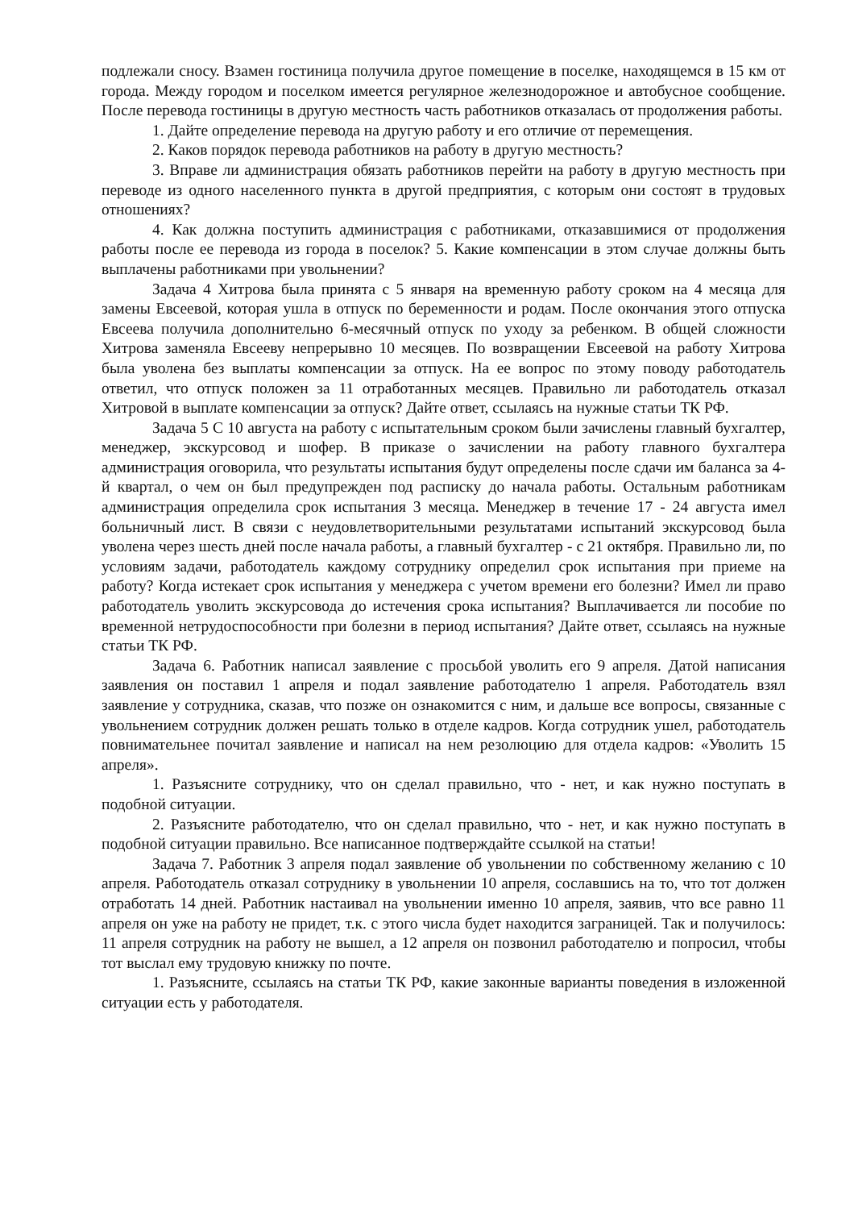подлежали сносу. Взамен гостиница получила другое помещение в поселке, находящемся в 15 км от города. Между городом и поселком имеется регулярное железнодорожное и автобусное сообщение. После перевода гостиницы в другую местность часть работников отказалась от продолжения работы.
1. Дайте определение перевода на другую работу и его отличие от перемещения.
2. Каков порядок перевода работников на работу в другую местность?
3. Вправе ли администрация обязать работников перейти на работу в другую местность при переводе из одного населенного пункта в другой предприятия, с которым они состоят в трудовых отношениях?
4. Как должна поступить администрация с работниками, отказавшимися от продолжения работы после ее перевода из города в поселок? 5. Какие компенсации в этом случае должны быть выплачены работниками при увольнении?
Задача 4 Хитрова была принята с 5 января на временную работу сроком на 4 месяца для замены Евсеевой, которая ушла в отпуск по беременности и родам. После окончания этого отпуска Евсеева получила дополнительно 6-месячный отпуск по уходу за ребенком. В общей сложности Хитрова заменяла Евсееву непрерывно 10 месяцев. По возвращении Евсеевой на работу Хитрова была уволена без выплаты компенсации за отпуск. На ее вопрос по этому поводу работодатель ответил, что отпуск положен за 11 отработанных месяцев. Правильно ли работодатель отказал Хитровой в выплате компенсации за отпуск? Дайте ответ, ссылаясь на нужные статьи ТК РФ.
Задача 5 С 10 августа на работу с испытательным сроком были зачислены главный бухгалтер, менеджер, экскурсовод и шофер. В приказе о зачислении на работу главного бухгалтера администрация оговорила, что результаты испытания будут определены после сдачи им баланса за 4-й квартал, о чем он был предупрежден под расписку до начала работы. Остальным работникам администрация определила срок испытания 3 месяца. Менеджер в течение 17 - 24 августа имел больничный лист. В связи с неудовлетворительными результатами испытаний экскурсовод была уволена через шесть дней после начала работы, а главный бухгалтер - с 21 октября. Правильно ли, по условиям задачи, работодатель каждому сотруднику определил срок испытания при приеме на работу? Когда истекает срок испытания у менеджера с учетом времени его болезни? Имел ли право работодатель уволить экскурсовода до истечения срока испытания? Выплачивается ли пособие по временной нетрудоспособности при болезни в период испытания? Дайте ответ, ссылаясь на нужные статьи ТК РФ.
Задача 6. Работник написал заявление с просьбой уволить его 9 апреля. Датой написания заявления он поставил 1 апреля и подал заявление работодателю 1 апреля. Работодатель взял заявление у сотрудника, сказав, что позже он ознакомится с ним, и дальше все вопросы, связанные с увольнением сотрудник должен решать только в отделе кадров. Когда сотрудник ушел, работодатель повнимательнее почитал заявление и написал на нем резолюцию для отдела кадров: «Уволить 15 апреля».
1. Разъясните сотруднику, что он сделал правильно, что - нет, и как нужно поступать в подобной ситуации.
2. Разъясните работодателю, что он сделал правильно, что - нет, и как нужно поступать в подобной ситуации правильно. Все написанное подтверждайте ссылкой на статьи!
Задача 7. Работник 3 апреля подал заявление об увольнении по собственному желанию с 10 апреля. Работодатель отказал сотруднику в увольнении 10 апреля, сославшись на то, что тот должен отработать 14 дней. Работник настаивал на увольнении именно 10 апреля, заявив, что все равно 11 апреля он уже на работу не придет, т.к. с этого числа будет находится заграницей. Так и получилось: 11 апреля сотрудник на работу не вышел, а 12 апреля он позвонил работодателю и попросил, чтобы тот выслал ему трудовую книжку по почте.
1. Разъясните, ссылаясь на статьи ТК РФ, какие законные варианты поведения в изложенной ситуации есть у работодателя.